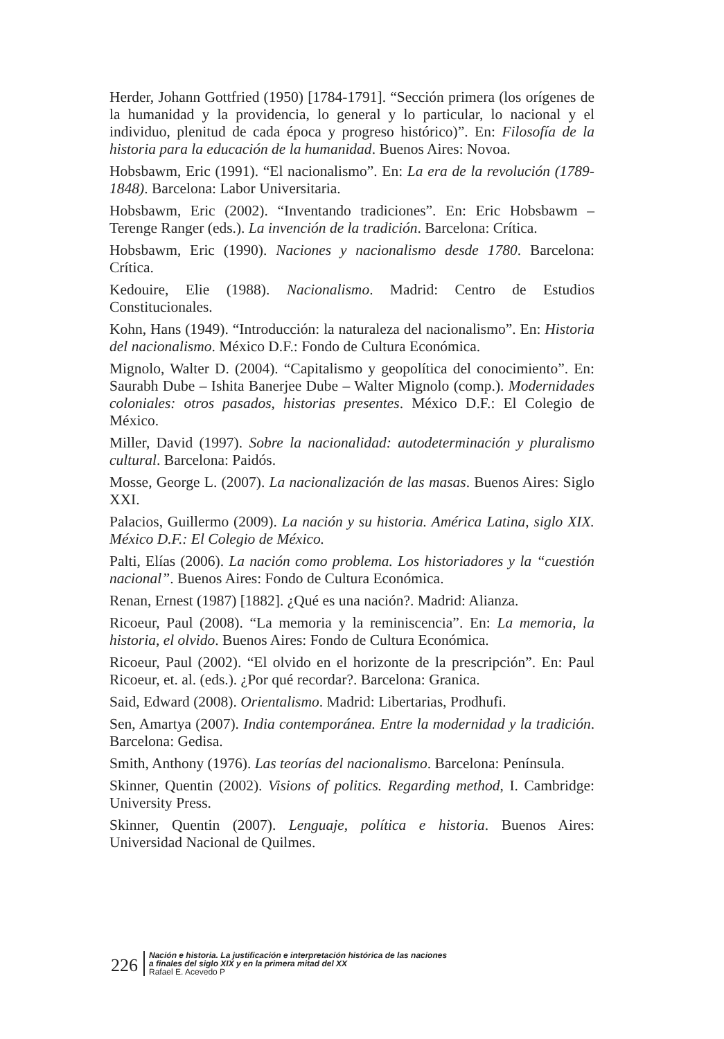Herder, Johann Gottfried (1950) [1784-1791]. “Sección primera (los orígenes de la humanidad y la providencia, lo general y lo particular, lo nacional y el individuo, plenitud de cada época y progreso histórico)”. En: Filosofía de la historia para la educación de la humanidad. Buenos Aires: Novoa.
Hobsbawm, Eric (1991). “El nacionalismo”. En: La era de la revolución (1789-1848). Barcelona: Labor Universitaria.
Hobsbawm, Eric (2002). “Inventando tradiciones”. En: Eric Hobsbawm – Terenge Ranger (eds.). La invención de la tradición. Barcelona: Crítica.
Hobsbawm, Eric (1990). Naciones y nacionalismo desde 1780. Barcelona: Crítica.
Kedouire, Elie (1988). Nacionalismo. Madrid: Centro de Estudios Constitucionales.
Kohn, Hans (1949). “Introducción: la naturaleza del nacionalismo”. En: Historia del nacionalismo. México D.F.: Fondo de Cultura Económica.
Mignolo, Walter D. (2004). “Capitalismo y geopolítica del conocimiento”. En: Saurabh Dube – Ishita Banerjee Dube – Walter Mignolo (comp.). Modernidades coloniales: otros pasados, historias presentes. México D.F.: El Colegio de México.
Miller, David (1997). Sobre la nacionalidad: autodeterminación y pluralismo cultural. Barcelona: Paidós.
Mosse, George L. (2007). La nacionalización de las masas. Buenos Aires: Siglo XXI.
Palacios, Guillermo (2009). La nación y su historia. América Latina, siglo XIX. México D.F.: El Colegio de México.
Palti, Elías (2006). La nación como problema. Los historiadores y la “cuestión nacional”. Buenos Aires: Fondo de Cultura Económica.
Renan, Ernest (1987) [1882]. ¿Qué es una nación?. Madrid: Alianza.
Ricoeur, Paul (2008). “La memoria y la reminiscencia”. En: La memoria, la historia, el olvido. Buenos Aires: Fondo de Cultura Económica.
Ricoeur, Paul (2002). “El olvido en el horizonte de la prescripción”. En: Paul Ricoeur, et. al. (eds.). ¿Por qué recordar?. Barcelona: Granica.
Said, Edward (2008). Orientalismo. Madrid: Libertarias, Prodhufi.
Sen, Amartya (2007). India contemporánea. Entre la modernidad y la tradición. Barcelona: Gedisa.
Smith, Anthony (1976). Las teorías del nacionalismo. Barcelona: Península.
Skinner, Quentin (2002). Visions of politics. Regarding method, I. Cambridge: University Press.
Skinner, Quentin (2007). Lenguaje, política e historia. Buenos Aires: Universidad Nacional de Quilmes.
226
Nación e historia. La justificación e interpretación histórica de las naciones
a finales del siglo XIX y en la primera mitad del XX
Rafael E. Acevedo P